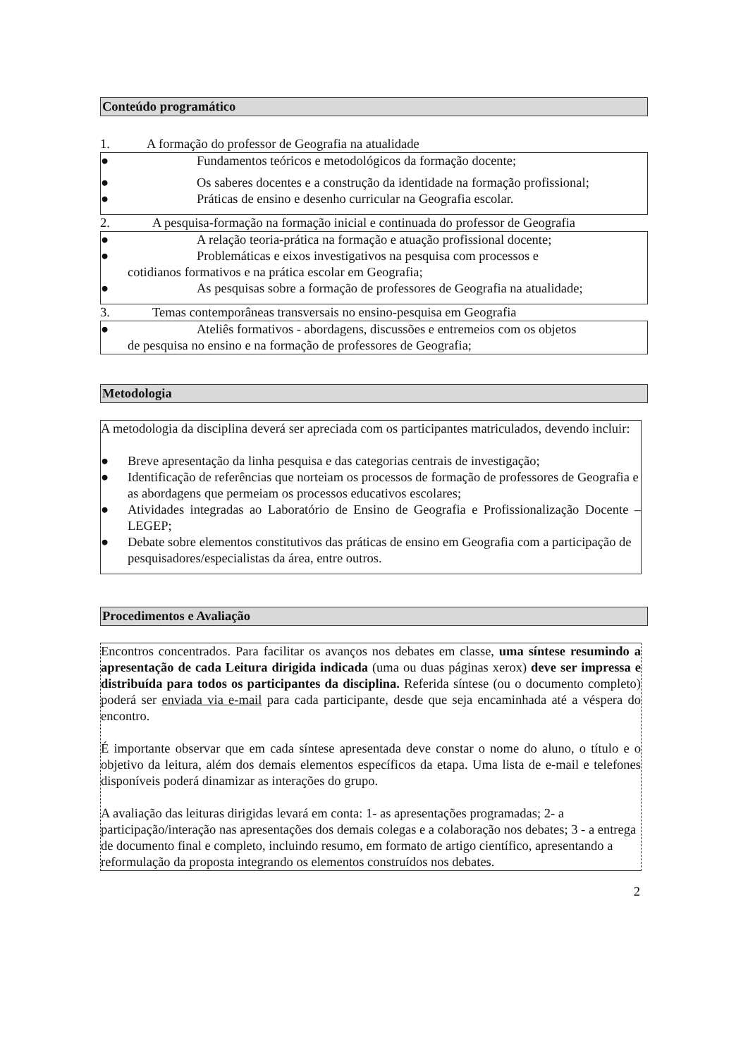Conteúdo programático
1. A formação do professor de Geografia na atualidade
● Fundamentos teóricos e metodológicos da formação docente;
● Os saberes docentes e a construção da identidade na formação profissional;
● Práticas de ensino e desenho curricular na Geografia escolar.
2. A pesquisa-formação na formação inicial e continuada do professor de Geografia
● A relação teoria-prática na formação e atuação profissional docente;
● Problemáticas e eixos investigativos na pesquisa com processos e
cotidianos formativos e na prática escolar em Geografia;
● As pesquisas sobre a formação de professores de Geografia na atualidade;
3. Temas contemporâneas transversais no ensino-pesquisa em Geografia
● Ateliês formativos - abordagens, discussões e entremeios com os objetos
de pesquisa no ensino e na formação de professores de Geografia;
Metodologia
A metodologia da disciplina deverá ser apreciada com os participantes matriculados, devendo incluir:
● Breve apresentação da linha pesquisa e das categorias centrais de investigação;
● Identificação de referências que norteiam os processos de formação de professores de Geografia e as abordagens que permeiam os processos educativos escolares;
● Atividades integradas ao Laboratório de Ensino de Geografia e Profissionalização Docente – LEGEP;
● Debate sobre elementos constitutivos das práticas de ensino em Geografia com a participação de pesquisadores/especialistas da área, entre outros.
Procedimentos e Avaliação
Encontros concentrados. Para facilitar os avanços nos debates em classe, uma síntese resumindo a apresentação de cada Leitura dirigida indicada (uma ou duas páginas xerox) deve ser impressa e distribuída para todos os participantes da disciplina. Referida síntese (ou o documento completo) poderá ser enviada via e-mail para cada participante, desde que seja encaminhada até a véspera do encontro.
É importante observar que em cada síntese apresentada deve constar o nome do aluno, o título e o objetivo da leitura, além dos demais elementos específicos da etapa. Uma lista de e-mail e telefones disponíveis poderá dinamizar as interações do grupo.
A avaliação das leituras dirigidas levará em conta: 1- as apresentações programadas; 2- a participação/interação nas apresentações dos demais colegas e a colaboração nos debates; 3 - a entrega de documento final e completo, incluindo resumo, em formato de artigo científico, apresentando a reformulação da proposta integrando os elementos construídos nos debates.
2